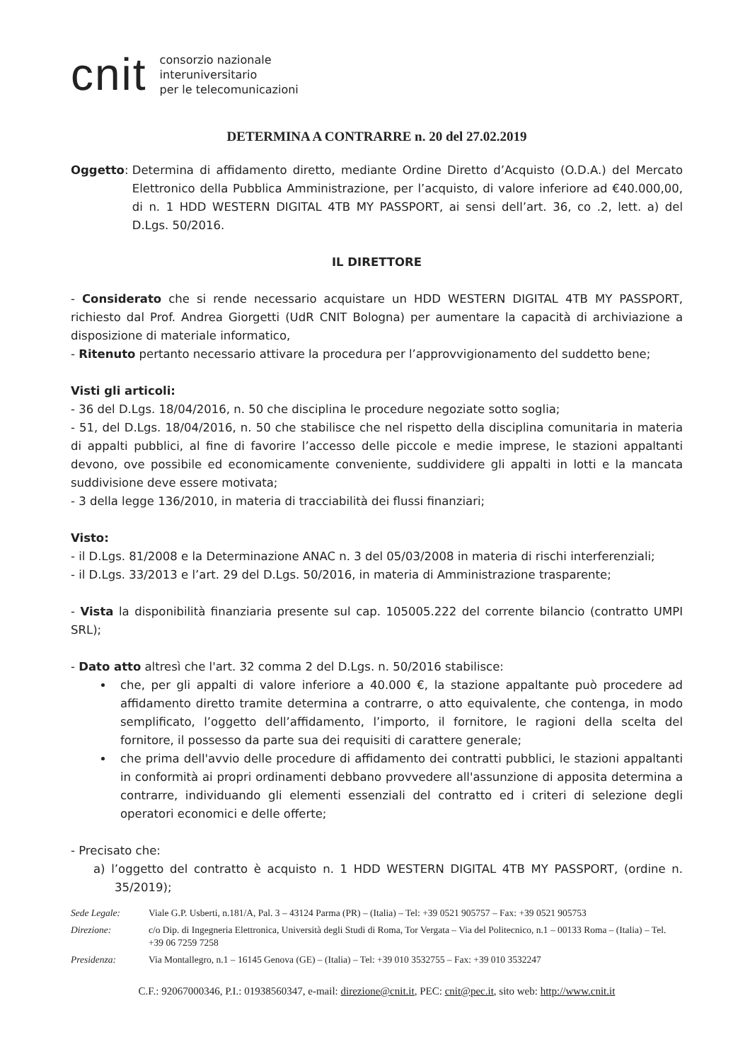cnit consorzio nazionale
interuniversitario
per le telecomunicazioni
DETERMINA A CONTRARRE n. 20 del 27.02.2019
Oggetto:
Determina di affidamento diretto, mediante Ordine Diretto d’Acquisto (O.D.A.) del Mercato Elettronico della Pubblica Amministrazione, per l’acquisto, di valore inferiore ad €40.000,00, di n. 1 HDD WESTERN DIGITAL 4TB MY PASSPORT, ai sensi dell’art. 36, co .2, lett. a) del D.Lgs. 50/2016.
IL DIRETTORE
- Considerato che si rende necessario acquistare un HDD WESTERN DIGITAL 4TB MY PASSPORT, richiesto dal Prof. Andrea Giorgetti (UdR CNIT Bologna) per aumentare la capacità di archiviazione a disposizione di materiale informatico,
- Ritenuto pertanto necessario attivare la procedura per l’approvvigionamento del suddetto bene;
Visti gli articoli:
- 36 del D.Lgs. 18/04/2016, n. 50 che disciplina le procedure negoziate sotto soglia;
- 51, del D.Lgs. 18/04/2016, n. 50 che stabilisce che nel rispetto della disciplina comunitaria in materia di appalti pubblici, al fine di favorire l’accesso delle piccole e medie imprese, le stazioni appaltanti devono, ove possibile ed economicamente conveniente, suddividere gli appalti in lotti e la mancata suddivisione deve essere motivata;
- 3 della legge 136/2010, in materia di tracciabilità dei flussi finanziari;
Visto:
- il D.Lgs. 81/2008 e la Determinazione ANAC n. 3 del 05/03/2008 in materia di rischi interferenziali;
- il D.Lgs. 33/2013 e l’art. 29 del D.Lgs. 50/2016, in materia di Amministrazione trasparente;
- Vista la disponibilità finanziaria presente sul cap. 105005.222 del corrente bilancio (contratto UMPI SRL);
- Dato atto altresì che l'art. 32 comma 2 del D.Lgs. n. 50/2016 stabilisce:
che, per gli appalti di valore inferiore a 40.000 €, la stazione appaltante può procedere ad affidamento diretto tramite determina a contrarre, o atto equivalente, che contenga, in modo semplificato, l’oggetto dell’affidamento, l’importo, il fornitore, le ragioni della scelta del fornitore, il possesso da parte sua dei requisiti di carattere generale;
che prima dell'avvio delle procedure di affidamento dei contratti pubblici, le stazioni appaltanti in conformità ai propri ordinamenti debbano provvedere all'assunzione di apposita determina a contrarre, individuando gli elementi essenziali del contratto ed i criteri di selezione degli operatori economici e delle offerte;
- Precisato che:
a) l’oggetto del contratto è acquisto n. 1 HDD WESTERN DIGITAL 4TB MY PASSPORT, (ordine n. 35/2019);
Sede Legale: Viale G.P. Usberti, n.181/A, Pal. 3 – 43124 Parma (PR) – (Italia) – Tel: +39 0521 905757 – Fax: +39 0521 905753
Direzione: c/o Dip. di Ingegneria Elettronica, Università degli Studi di Roma, Tor Vergata – Via del Politecnico, n.1 – 00133 Roma – (Italia) – Tel. +39 06 7259 7258
Presidenza: Via Montallegro, n.1 – 16145 Genova (GE) – (Italia) – Tel: +39 010 3532755 – Fax: +39 010 3532247
C.F.: 92067000346, P.I.: 01938560347, e-mail: direzione@cnit.it, PEC: cnit@pec.it, sito web: http://www.cnit.it